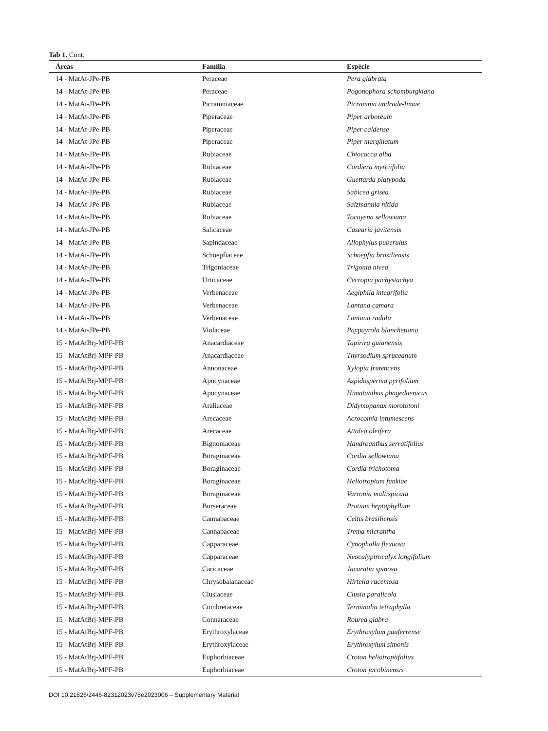Tab 1. Cont.
| Áreas | Família | Espécie |
| --- | --- | --- |
| 14 - MatAt-JPe-PB | Peraceae | Pera glabrata |
| 14 - MatAt-JPe-PB | Peraceae | Pogonophora schomburgkiana |
| 14 - MatAt-JPe-PB | Picramniaceae | Picramnia andrade-limae |
| 14 - MatAt-JPe-PB | Piperaceae | Piper arboreum |
| 14 - MatAt-JPe-PB | Piperaceae | Piper caldense |
| 14 - MatAt-JPe-PB | Piperaceae | Piper marginatum |
| 14 - MatAt-JPe-PB | Rubiaceae | Chiococca alba |
| 14 - MatAt-JPe-PB | Rubiaceae | Cordiera myrciifolia |
| 14 - MatAt-JPe-PB | Rubiaceae | Guettarda platypoda |
| 14 - MatAt-JPe-PB | Rubiaceae | Sabicea grisea |
| 14 - MatAt-JPe-PB | Rubiaceae | Salzmannia nitida |
| 14 - MatAt-JPe-PB | Rubiaceae | Tocoyena sellowiana |
| 14 - MatAt-JPe-PB | Salicaceae | Casearia javitensis |
| 14 - MatAt-JPe-PB | Sapindaceae | Allophylus puberulus |
| 14 - MatAt-JPe-PB | Schoepfiaceae | Schoepfia brasiliensis |
| 14 - MatAt-JPe-PB | Trigoniaceae | Trigonia nivea |
| 14 - MatAt-JPe-PB | Urticaceae | Cecropia pachystachya |
| 14 - MatAt-JPe-PB | Verbenaceae | Aegiphila integrifolia |
| 14 - MatAt-JPe-PB | Verbenaceae | Lantana camara |
| 14 - MatAt-JPe-PB | Verbenaceae | Lantana radula |
| 14 - MatAt-JPe-PB | Violaceae | Paypayrola blanchetiana |
| 15 - MatAtBrj-MPF-PB | Anacardiaceae | Tapirira guianensis |
| 15 - MatAtBrj-MPF-PB | Anacardiaceae | Thyrsodium spruceanum |
| 15 - MatAtBrj-MPF-PB | Annonaceae | Xylopia frutencens |
| 15 - MatAtBrj-MPF-PB | Apocynaceae | Aspidosperma pyrifolium |
| 15 - MatAtBrj-MPF-PB | Apocynaceae | Himatanthus phagedaenicus |
| 15 - MatAtBrj-MPF-PB | Araliaceae | Didymopanax morototoni |
| 15 - MatAtBrj-MPF-PB | Arecaceae | Acrocomia intumescens |
| 15 - MatAtBrj-MPF-PB | Arecaceae | Attalea oleifera |
| 15 - MatAtBrj-MPF-PB | Bignoniaceae | Handroanthus serratifolius |
| 15 - MatAtBrj-MPF-PB | Boraginaceae | Cordia sellowiana |
| 15 - MatAtBrj-MPF-PB | Boraginaceae | Cordia trichotoma |
| 15 - MatAtBrj-MPF-PB | Boraginaceae | Heliotropium funkiae |
| 15 - MatAtBrj-MPF-PB | Boraginaceae | Varronia multispicata |
| 15 - MatAtBrj-MPF-PB | Burseraceae | Protium heptaphyllum |
| 15 - MatAtBrj-MPF-PB | Cannabaceae | Celtis brasiliensis |
| 15 - MatAtBrj-MPF-PB | Cannabaceae | Trema micrantha |
| 15 - MatAtBrj-MPF-PB | Capparaceae | Cynophalla flexuosa |
| 15 - MatAtBrj-MPF-PB | Capparaceae | Neocalyptrocalyx longifolium |
| 15 - MatAtBrj-MPF-PB | Caricaceae | Jacaratia spinosa |
| 15 - MatAtBrj-MPF-PB | Chrysobalanaceae | Hirtella racemosa |
| 15 - MatAtBrj-MPF-PB | Clusiaceae | Clusia paralicola |
| 15 - MatAtBrj-MPF-PB | Combretaceae | Terminalia tetraphylla |
| 15 - MatAtBrj-MPF-PB | Connaraceae | Rourea glabra |
| 15 - MatAtBrj-MPF-PB | Erythroxylaceae | Erythroxylum pauferrense |
| 15 - MatAtBrj-MPF-PB | Erythroxylaceae | Erythroxylum simonis |
| 15 - MatAtBrj-MPF-PB | Euphorbiaceae | Croton heliotropiifolius |
| 15 - MatAtBrj-MPF-PB | Euphorbiaceae | Croton jacobinensis |
DOI 10.21826/2446-82312023v78e2023006 – Supplementary Material